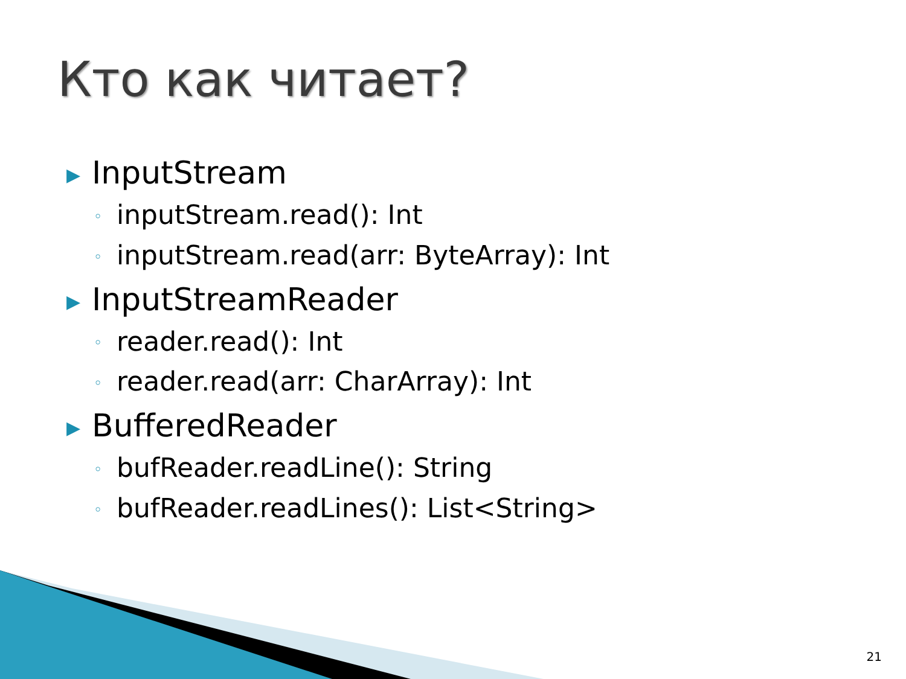Кто как читает?
▶ InputStream
◦ inputStream.read(): Int
◦ inputStream.read(arr: ByteArray): Int
▶ InputStreamReader
◦ reader.read(): Int
◦ reader.read(arr: CharArray): Int
▶ BufferedReader
◦ bufReader.readLine(): String
◦ bufReader.readLines(): List<String>
21